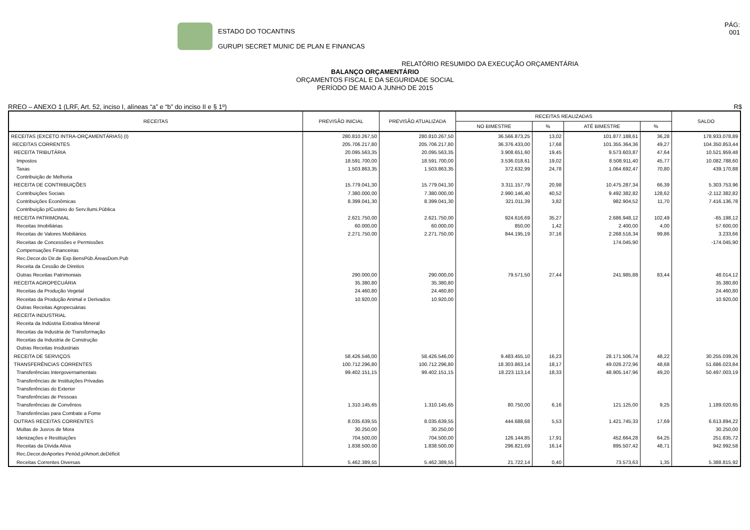ESTADO DO TOCANTINS
GURUPI SECRET MUNIC DE PLAN E FINANCAS
PÁG:
001
RELATÓRIO RESUMIDO DA EXECUÇÃO ORÇAMENTÁRIA
BALANÇO ORÇAMENTÁRIO
ORÇAMENTOS FISCAL E DA SEGURIDADE SOCIAL
PERÍODO DE MAIO A JUNHO DE 2015
RREO – ANEXO 1 (LRF, Art. 52, inciso I, alíneas “a” e “b” do inciso II e § 1º) R$
| RECEITAS | PREVISÃO INICIAL | PREVISÃO ATUALIZADA | RECEITAS REALIZADAS | | | | SALDO |
| --- | --- | --- | --- | --- | --- | --- | --- |
| | | | NO BIMESTRE | % | ATÉ BIMESTRE | % | |
| RECEITAS (EXCETO INTRA-ORÇAMENTÁRIAS) (I) | 280.810.267,50 | 280.810.267,50 | 36.566.873,25 | 13,02 | 101.877.188,61 | 36,28 | 178.933.078,89 |
| RECEITAS CORRENTES | 205.706.217,80 | 205.706.217,80 | 36.376.433,00 | 17,68 | 101.355.364,36 | 49,27 | 104.350.853,44 |
| RECEITA TRIBUTÁRIA | 20.095.563,35 | 20.095.563,35 | 3.908.651,60 | 19,45 | 9.573.603,87 | 47,64 | 10.521.959,48 |
| Impostos | 18.591.700,00 | 18.591.700,00 | 3.536.018,61 | 19,02 | 8.508.911,40 | 45,77 | 10.082.788,60 |
| Taxas | 1.503.863,35 | 1.503.863,35 | 372.632,99 | 24,78 | 1.064.692,47 | 70,80 | 439.170,88 |
| Contribuição de Melhoria | | | | | | | |
| RECEITA DE CONTRIBUIÇÕES | 15.779.041,30 | 15.779.041,30 | 3.311.157,79 | 20,98 | 10.475.287,34 | 66,39 | 5.303.753,96 |
| Contribuições Sociais | 7.380.000,00 | 7.380.000,00 | 2.990.146,40 | 40,52 | 9.492.382,82 | 128,62 | -2.112.382,82 |
| Contribuições Econômicas | 8.399.041,30 | 8.399.041,30 | 321.011,39 | 3,82 | 982.904,52 | 11,70 | 7.416.136,78 |
| Contribuição p/Custeio do Serv.Ilumi.Pública | | | | | | | |
| RECEITA PATRIMONIAL | 2.621.750,00 | 2.621.750,00 | 924.616,69 | 35,27 | 2.686.948,12 | 102,49 | -65.198,12 |
| Receitas Imobiliárias | 60.000,00 | 60.000,00 | 850,00 | 1,42 | 2.400,00 | 4,00 | 57.600,00 |
| Receitas de Valores Mobiliários | 2.271.750,00 | 2.271.750,00 | 844.195,19 | 37,16 | 2.268.516,34 | 99,86 | 3.233,66 |
| Receitas de Concessões e Permissões | | | | | 174.045,90 | | -174.045,90 |
| Compensações Financeiras | | | | | | | |
| Rec.Decor.do Dir.de Exp.BensPúb.ÁreasDom.Pub | | | | | | | |
| Receita da Cessão de Direitos | | | | | | | |
| Outras Receitas Patrimoniais | 290.000,00 | 290.000,00 | 79.571,50 | 27,44 | 241.985,88 | 83,44 | 48.014,12 |
| RECEITA AGROPECUÁRIA | 35.380,80 | 35.380,80 | | | | | 35.380,80 |
| Receitas da Produção Vegetal | 24.460,80 | 24.460,80 | | | | | 24.460,80 |
| Receitas da Produção Animal e Derivados | 10.920,00 | 10.920,00 | | | | | 10.920,00 |
| Outras Receitas Agropecuárias | | | | | | | |
| RECEITA INDUSTRIAL | | | | | | | |
| Receita da Indústria Extrativa Mineral | | | | | | | |
| Receitas da Industria de Transformação | | | | | | | |
| Receitas da Industria de Construção | | | | | | | |
| Outras Receitas Insdustriais | | | | | | | |
| RECEITA DE SERVIÇOS | 58.426.546,00 | 58.426.546,00 | 9.483.455,10 | 16,23 | 28.171.506,74 | 48,22 | 30.255.039,26 |
| TRANSFERÊNCIAS CORRENTES | 100.712.296,80 | 100.712.296,80 | 18.303.863,14 | 18,17 | 49.026.272,96 | 48,68 | 51.686.023,84 |
| Transferências Intergovernamentais | 99.402.151,15 | 99.402.151,15 | 18.223.113,14 | 18,33 | 48.905.147,96 | 49,20 | 50.497.003,19 |
| Transferências de Instituições Privadas | | | | | | | |
| Transferências do Exterior | | | | | | | |
| Transferências de Pessoas | | | | | | | |
| Transferências de Convênios | 1.310.145,65 | 1.310.145,65 | 80.750,00 | 6,16 | 121.125,00 | 9,25 | 1.189.020,65 |
| Transferências para Combate a Fome | | | | | | | |
| OUTRAS RECEITAS CORRENTES | 8.035.639,55 | 8.035.639,55 | 444.688,68 | 5,53 | 1.421.745,33 | 17,69 | 6.613.894,22 |
| Multas de Jusros de Mora | 30.250,00 | 30.250,00 | | | | | 30.250,00 |
| Idenizações e Restituições | 704.500,00 | 704.500,00 | 126.144,85 | 17,91 | 452.664,28 | 64,25 | 251.835,72 |
| Receitas da Dívida Ativa | 1.838.500,00 | 1.838.500,00 | 296.821,69 | 16,14 | 895.507,42 | 48,71 | 942.992,58 |
| Rec.Decor.deAportes Periód.p/Amort.deDéficit | | | | | | | |
| Receitas Correntes Diversas | 5.462.389,55 | 5.462.389,55 | 21.722,14 | 0,40 | 73.573,63 | 1,35 | 5.388.815,92 |